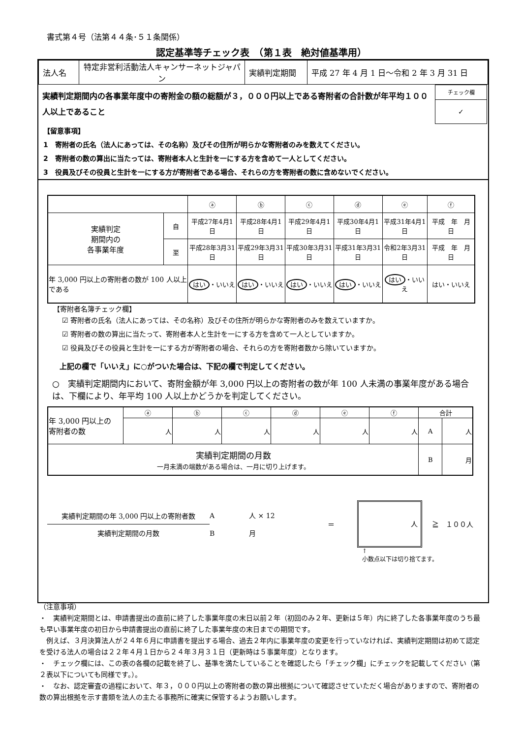書式第４号（法第４４条･５１条関係）
認定基準等チェック表　（第１表　絶対値基準用）
| 法人名 | 特定非営利活動法人キャンサーネットジャパン | 実績判定期間 | 平成 27 年 4 月 1 日～令和 2 年 3 月 31 日 |
実績判定期間内の各事業年度中の寄附金の額の総額が３，０００円以上である寄附者の合計数が年平均１００人以上であること
| チェック欄 |
| ✓ |
【留意事項】
1　寄附者の氏名（法人にあっては、その名称）及びその住所が明らかな寄附者のみを数えてください。
2　寄附者の数の算出に当たっては、寄附者本人と生計を一にする方を含めて一人としてください。
3　役員及びその役員と生計を一にする方が寄附者である場合、それらの方を寄附者の数に含めないでください。
| | | ⓐ | ⓑ | ⓒ | ⓓ | ⓔ | ⓕ |
| 実績判定 期間内の 各事業年度 | 自 | 平成27年4月1日 | 平成28年4月1日 | 平成29年4月1日 | 平成30年4月1日 | 平成31年4月1日 | 平成 年 月 日 |
| | 至 | 平成28年3月31日 | 平成29年3月31日 | 平成30年3月31日 | 平成31年3月31日 | 令和2年3月31日 | 平成 年 月 日 |
| 年 3,000 円以上の寄附者の数が 100 人以上である | | はい ・いいえ | はい ・いいえ | はい ・いいえ | はい ・いいえ | はい ・いいえ | はい・いいえ |
【寄附者名簿チェック欄】
☑ 寄附者の氏名（法人にあっては、その名称）及びその住所が明らかな寄附者のみを数えていますか。
☑ 寄附者の数の算出に当たって、寄附者本人と生計を一にする方を含めて一人としていますか。
☑ 役員及びその役員と生計を一にする方が寄附者の場合、それらの方を寄附者数から除いていますか。
上記の欄で「いいえ」に○がついた場合は、下記の欄で判定してください。
○　実績判定期間内において、寄附金額が年 3,000 円以上の寄附者の数が年 100 人未満の事業年度がある場合は、下欄により、年平均 100 人以上かどうかを判定してください。
| 年 3,000 円以上の 寄附者の数 | ⓐ | ⓑ | ⓒ | ⓓ | ⓔ | ⓕ | 合計 | |
| | 人 | 人 | 人 | 人 | 人 | 人 | A | 人 |
| 実績判定期間の月数 一月未満の端数がある場合は、一月に切り上げます。 | | | | | | | B | 月 |
実績判定期間の年 3,000 円以上の寄附者数
実績判定期間の月数
A　　　　　人 × 12
B　　　　　月
＝
人
≧　１００人
↑
小数点以下は切り捨てます。
（注意事項）
・　実績判定期間とは、申請書提出の直前に終了した事業年度の末日以前２年（初回のみ２年、更新は５年）内に終了した各事業年度のうち最も早い事業年度の初日から申請書提出の直前に終了した事業年度の末日までの期間です。
　例えば、３月決算法人が２４年６月に申請書を提出する場合、過去２年内に事業年度の変更を行っていなければ、実績判定期間は初めて認定を受ける法人の場合は２２年４月１日から２４年３月３１日（更新時は５事業年度）となります。
・　チェック欄には、この表の各欄の記載を終了し、基準を満たしていることを確認したら「チェック欄」にチェックを記載してください（第２表以下についても同様です。）。
・　なお、認定審査の過程において、年３，０００円以上の寄附者の数の算出根拠について確認させていただく場合がありますので、寄附者の数の算出根拠を示す書類を法人の主たる事務所に確実に保管するようお願いします。